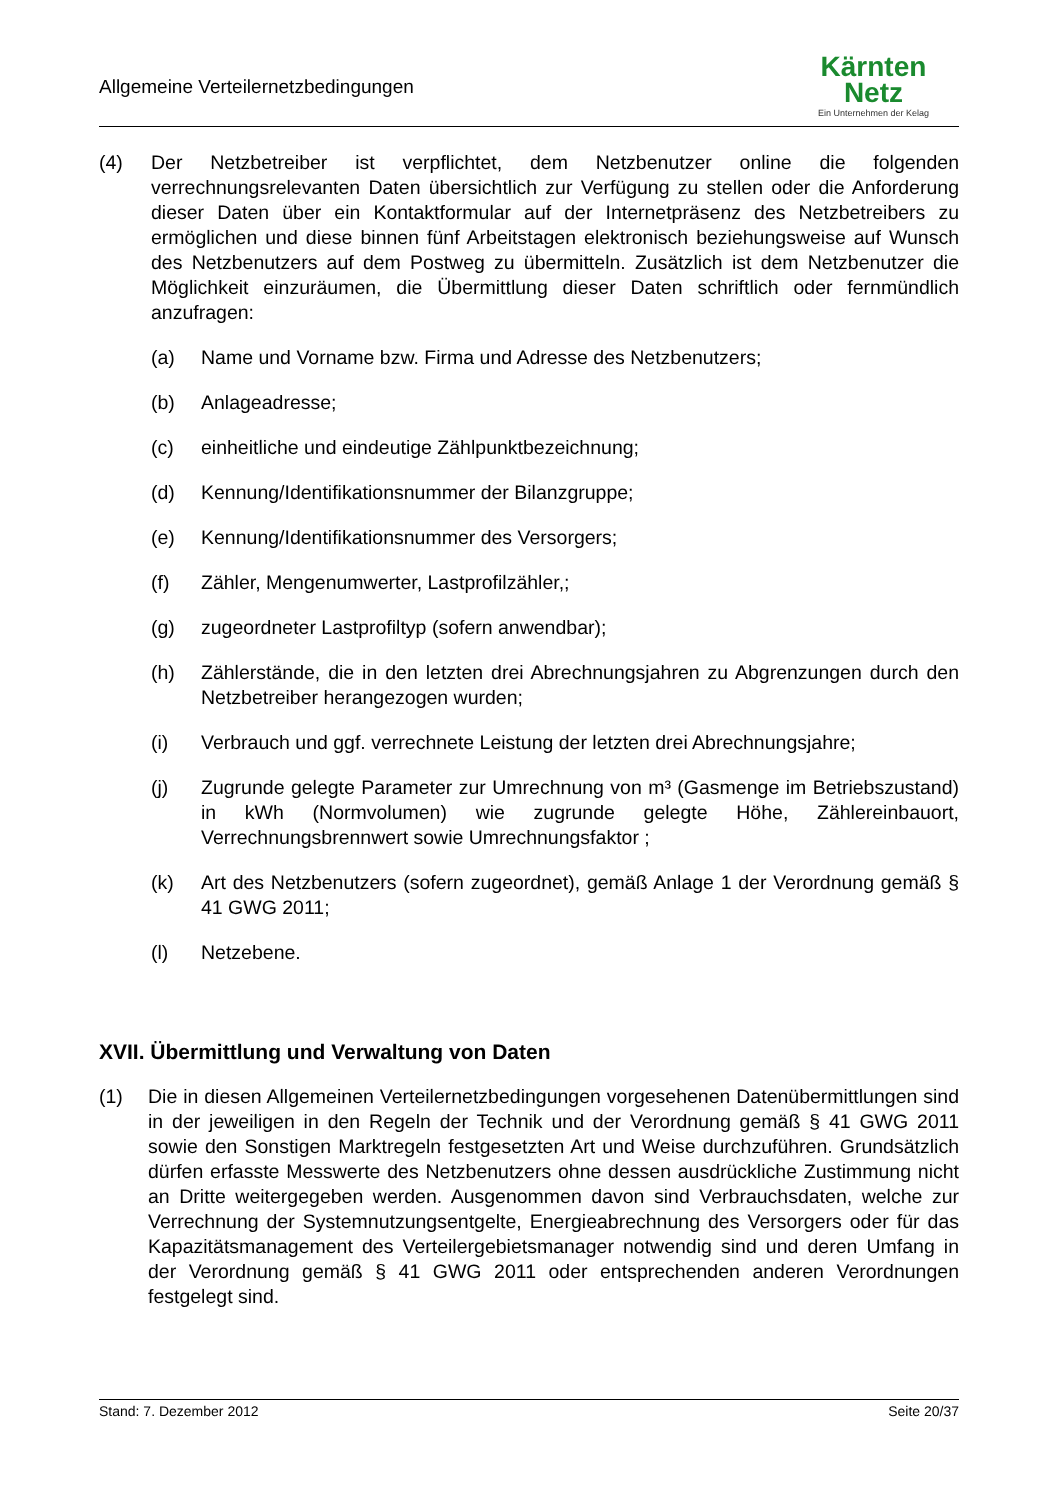Allgemeine Verteilernetzbedingungen
Kärnten
Netz
Ein Unternehmen der Kelag
(4) Der Netzbetreiber ist verpflichtet, dem Netzbenutzer online die folgenden verrechnungsrelevanten Daten übersichtlich zur Verfügung zu stellen oder die Anforderung dieser Daten über ein Kontaktformular auf der Internetpräsenz des Netzbetreibers zu ermöglichen und diese binnen fünf Arbeitstagen elektronisch beziehungsweise auf Wunsch des Netzbenutzers auf dem Postweg zu übermitteln. Zusätzlich ist dem Netzbenutzer die Möglichkeit einzuräumen, die Übermittlung dieser Daten schriftlich oder fernmündlich anzufragen:
(a) Name und Vorname bzw. Firma und Adresse des Netzbenutzers;
(b) Anlageadresse;
(c) einheitliche und eindeutige Zählpunktbezeichnung;
(d) Kennung/Identifikationsnummer der Bilanzgruppe;
(e) Kennung/Identifikationsnummer des Versorgers;
(f) Zähler, Mengenumwerter, Lastprofilzähler,;
(g) zugeordneter Lastprofiltyp (sofern anwendbar);
(h) Zählerstände, die in den letzten drei Abrechnungsjahren zu Abgrenzungen durch den Netzbetreiber herangezogen wurden;
(i) Verbrauch und ggf. verrechnete Leistung der letzten drei Abrechnungsjahre;
(j) Zugrunde gelegte Parameter zur Umrechnung von m³ (Gasmenge im Betriebszustand) in kWh (Normvolumen) wie zugrunde gelegte Höhe, Zählereinbauort, Verrechnungsbrennwert sowie Umrechnungsfaktor ;
(k) Art des Netzbenutzers (sofern zugeordnet), gemäß Anlage 1 der Verordnung gemäß § 41 GWG 2011;
(l) Netzebene.
XVII. Übermittlung und Verwaltung von Daten
(1) Die in diesen Allgemeinen Verteilernetzbedingungen vorgesehenen Datenübermittlungen sind in der jeweiligen in den Regeln der Technik und der Verordnung gemäß § 41 GWG 2011 sowie den Sonstigen Marktregeln festgesetzten Art und Weise durchzuführen. Grundsätzlich dürfen erfasste Messwerte des Netzbenutzers ohne dessen ausdrückliche Zustimmung nicht an Dritte weitergegeben werden. Ausgenommen davon sind Verbrauchsdaten, welche zur Verrechnung der Systemnutzungsentgelte, Energieabrechnung des Versorgers oder für das Kapazitätsmanagement des Verteilergebietsmanager notwendig sind und deren Umfang in der Verordnung gemäß § 41 GWG 2011 oder entsprechenden anderen Verordnungen festgelegt sind.
Stand: 7. Dezember 2012 Seite 20/37